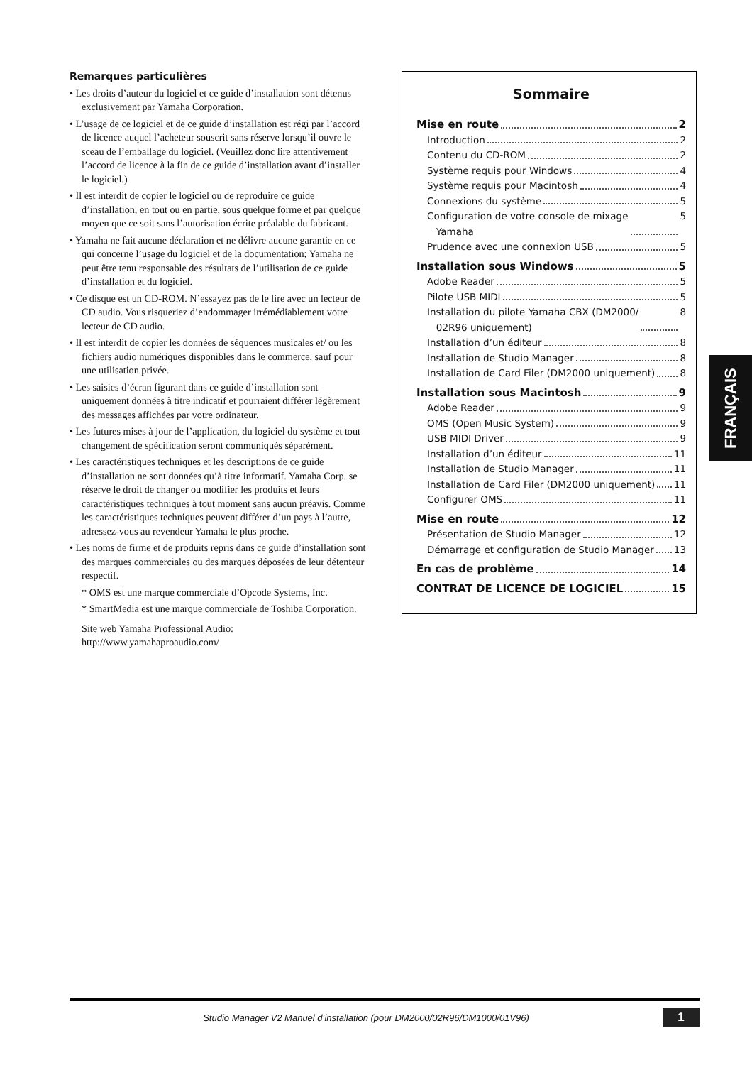Remarques particulières
• Les droits d’auteur du logiciel et ce guide d’installation sont détenus exclusivement par Yamaha Corporation.
• L’usage de ce logiciel et de ce guide d’installation est régi par l’accord de licence auquel l’acheteur souscrit sans réserve lorsqu’il ouvre le sceau de l’emballage du logiciel. (Veuillez donc lire attentivement l’accord de licence à la fin de ce guide d’installation avant d’installer le logiciel.)
• Il est interdit de copier le logiciel ou de reproduire ce guide d’installation, en tout ou en partie, sous quelque forme et par quelque moyen que ce soit sans l’autorisation écrite préalable du fabricant.
• Yamaha ne fait aucune déclaration et ne délivre aucune garantie en ce qui concerne l’usage du logiciel et de la documentation; Yamaha ne peut être tenu responsable des résultats de l’utilisation de ce guide d’installation et du logiciel.
• Ce disque est un CD-ROM. N’essayez pas de le lire avec un lecteur de CD audio. Vous risqueriez d’endommager irrémédiablement votre lecteur de CD audio.
• Il est interdit de copier les données de séquences musicales et/ ou les fichiers audio numériques disponibles dans le commerce, sauf pour une utilisation privée.
• Les saisies d’écran figurant dans ce guide d’installation sont uniquement données à titre indicatif et pourraient différer légèrement des messages affichées par votre ordinateur.
• Les futures mises à jour de l’application, du logiciel du système et tout changement de spécification seront communiqués séparément.
• Les caractéristiques techniques et les descriptions de ce guide d’installation ne sont données qu’à titre informatif. Yamaha Corp. se réserve le droit de changer ou modifier les produits et leurs caractéristiques techniques à tout moment sans aucun préavis. Comme les caractéristiques techniques peuvent différer d’un pays à l’autre, adressez-vous au revendeur Yamaha le plus proche.
• Les noms de firme et de produits repris dans ce guide d’installation sont des marques commerciales ou des marques déposées de leur détenteur respectif.
* OMS est une marque commerciale d’Opcode Systems, Inc.
* SmartMedia est une marque commerciale de Toshiba Corporation.
Site web Yamaha Professional Audio:
http://www.yamahaproaudio.com/
Sommaire
Mise en route 2
Introduction 2
Contenu du CD-ROM 2
Système requis pour Windows 4
Système requis pour Macintosh 4
Connexions du système 5
Configuration de votre console de mixage
Yamaha 5
Prudence avec une connexion USB 5
Installation sous Windows 5
Adobe Reader 5
Pilote USB MIDI 5
Installation du pilote Yamaha CBX (DM2000/
02R96 uniquement) 8
Installation d’un éditeur 8
Installation de Studio Manager 8
Installation de Card Filer (DM2000 uniquement) 8
Installation sous Macintosh 9
Adobe Reader 9
OMS (Open Music System) 9
USB MIDI Driver 9
Installation d’un éditeur 11
Installation de Studio Manager 11
Installation de Card Filer (DM2000 uniquement) 11
Configurer OMS 11
Mise en route 12
Présentation de Studio Manager 12
Démarrage et configuration de Studio Manager 13
En cas de problème 14
CONTRAT DE LICENCE DE LOGICIEL 15
FRANÇAIS
Studio Manager V2 Manuel d’installation (pour DM2000/02R96/DM1000/01V96)
1